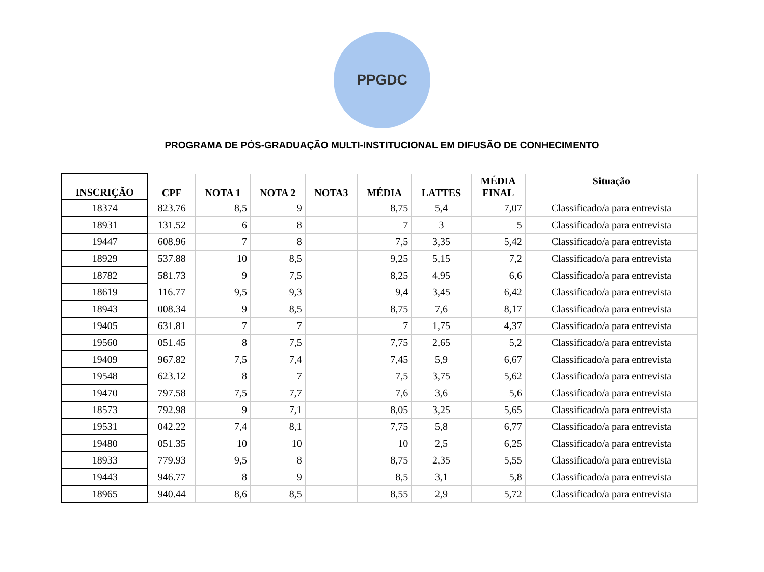PPGDC
PROGRAMA DE PÓS-GRADUAÇÃO MULTI-INSTITUCIONAL EM DIFUSÃO DE CONHECIMENTO
| INSCRIÇÃO | CPF | NOTA 1 | NOTA 2 | NOTA3 | MÉDIA | LATTES | MÉDIA FINAL | Situação |
| --- | --- | --- | --- | --- | --- | --- | --- | --- |
| 18374 | 823.76 | 8,5 | 9 | | 8,75 | 5,4 | 7,07 | Classificado/a para entrevista |
| 18931 | 131.52 | 6 | 8 | | 7 | 3 | 5 | Classificado/a para entrevista |
| 19447 | 608.96 | 7 | 8 | | 7,5 | 3,35 | 5,42 | Classificado/a para entrevista |
| 18929 | 537.88 | 10 | 8,5 | | 9,25 | 5,15 | 7,2 | Classificado/a para entrevista |
| 18782 | 581.73 | 9 | 7,5 | | 8,25 | 4,95 | 6,6 | Classificado/a para entrevista |
| 18619 | 116.77 | 9,5 | 9,3 | | 9,4 | 3,45 | 6,42 | Classificado/a para entrevista |
| 18943 | 008.34 | 9 | 8,5 | | 8,75 | 7,6 | 8,17 | Classificado/a para entrevista |
| 19405 | 631.81 | 7 | 7 | | 7 | 1,75 | 4,37 | Classificado/a para entrevista |
| 19560 | 051.45 | 8 | 7,5 | | 7,75 | 2,65 | 5,2 | Classificado/a para entrevista |
| 19409 | 967.82 | 7,5 | 7,4 | | 7,45 | 5,9 | 6,67 | Classificado/a para entrevista |
| 19548 | 623.12 | 8 | 7 | | 7,5 | 3,75 | 5,62 | Classificado/a para entrevista |
| 19470 | 797.58 | 7,5 | 7,7 | | 7,6 | 3,6 | 5,6 | Classificado/a para entrevista |
| 18573 | 792.98 | 9 | 7,1 | | 8,05 | 3,25 | 5,65 | Classificado/a para entrevista |
| 19531 | 042.22 | 7,4 | 8,1 | | 7,75 | 5,8 | 6,77 | Classificado/a para entrevista |
| 19480 | 051.35 | 10 | 10 | | 10 | 2,5 | 6,25 | Classificado/a para entrevista |
| 18933 | 779.93 | 9,5 | 8 | | 8,75 | 2,35 | 5,55 | Classificado/a para entrevista |
| 19443 | 946.77 | 8 | 9 | | 8,5 | 3,1 | 5,8 | Classificado/a para entrevista |
| 18965 | 940.44 | 8,6 | 8,5 | | 8,55 | 2,9 | 5,72 | Classificado/a para entrevista |